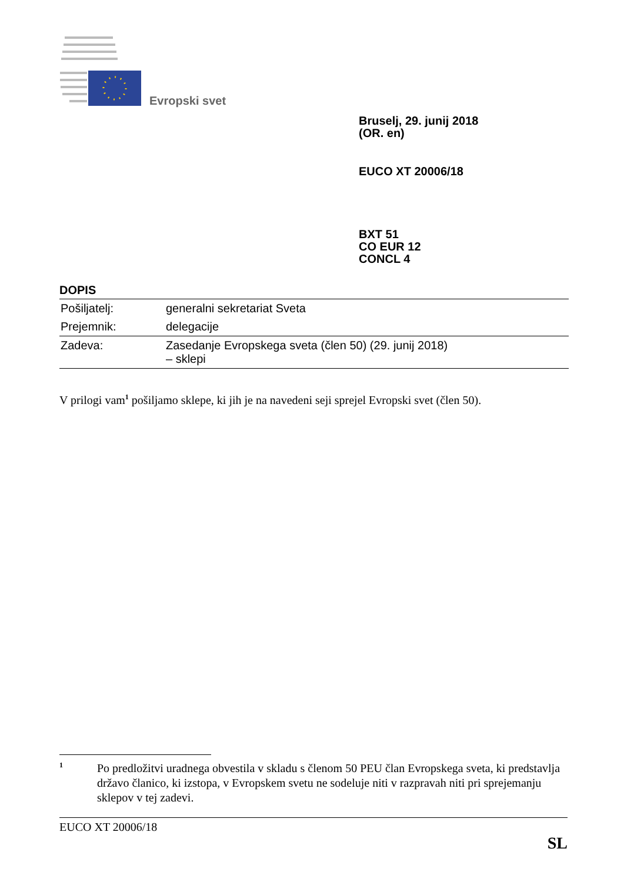Evropski svet
Bruselj, 29. junij 2018
(OR. en)
EUCO XT 20006/18
BXT 51
CO EUR 12
CONCL 4
DOPIS
| Pošiljatelj: | generalni sekretariat Sveta |
| Prejemnik: | delegacije |
| Zadeva: | Zasedanje Evropskega sveta (člen 50) (29. junij 2018) – sklepi |
V prilogi vam<sup>1</sup> pošiljamo sklepe, ki jih je na navedeni seji sprejel Evropski svet (člen 50).
1 Po predložitvi uradnega obvestila v skladu s členom 50 PEU član Evropskega sveta, ki predstavlja državo članico, ki izstopa, v Evropskem svetu ne sodeluje niti v razpravah niti pri sprejemanju sklepov v tej zadevi.
EUCO XT 20006/18
SL